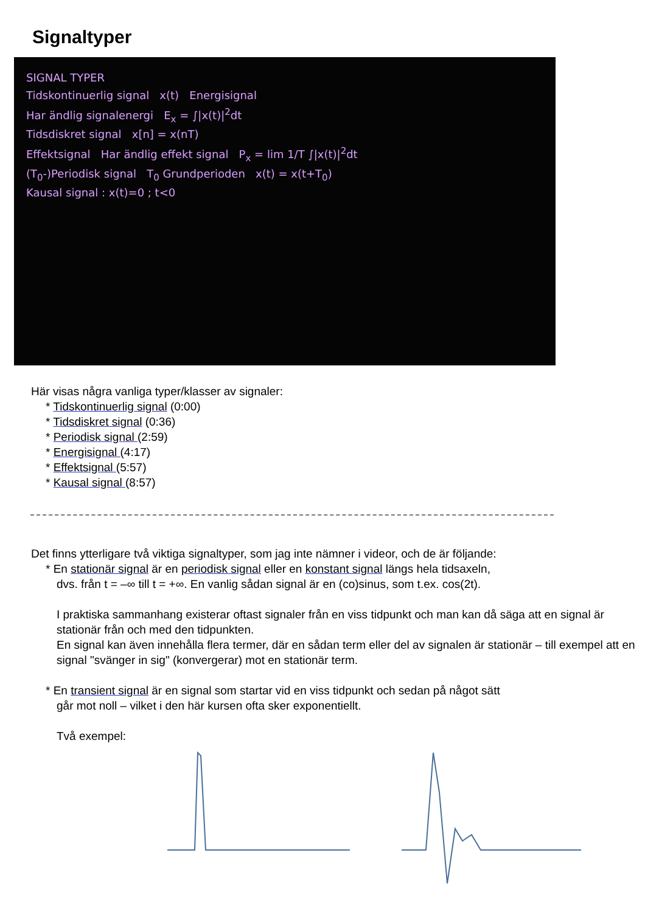Signaltyper
SIGNAL TYPER
Tidskontinuerlig signal x(t) Energisignal
Har ändlig signalenergi E<sub>x</sub> = ∫|x(t)|<sup>2</sup>dt
Tidsdiskret signal x[n] = x(nT)
Effektsignal Har ändlig effekt signal P<sub>x</sub> = lim 1/T ∫|x(t)|<sup>2</sup>dt
(T<sub>0</sub>-)Periodisk signal T<sub>0</sub> Grundperioden x(t) = x(t+T<sub>0</sub>)
Kausal signal : x(t)=0 ; t<0
Här visas några vanliga typer/klasser av signaler:
* Tidskontinuerlig signal (0:00)
* Tidsdiskret signal (0:36)
* Periodisk signal (2:59)
* Energisignal (4:17)
* Effektsignal (5:57)
* Kausal signal (8:57)
Det finns ytterligare två viktiga signaltyper, som jag inte nämner i videor, och de är följande:
* En stationär signal är en periodisk signal eller en konstant signal längs hela tidsaxeln,
dvs. från t = –∞ till t = +∞. En vanlig sådan signal är en (co)sinus, som t.ex. cos(2t).
I praktiska sammanhang existerar oftast signaler från en viss tidpunkt och man kan då säga att en signal är stationär från och med den tidpunkten.
En signal kan även innehålla flera termer, där en sådan term eller del av signalen är stationär – till exempel att en signal "svänger in sig" (konvergerar) mot en stationär term.
* En transient signal är en signal som startar vid en viss tidpunkt och sedan på något sätt
går mot noll – vilket i den här kursen ofta sker exponentiellt.
Två exempel: